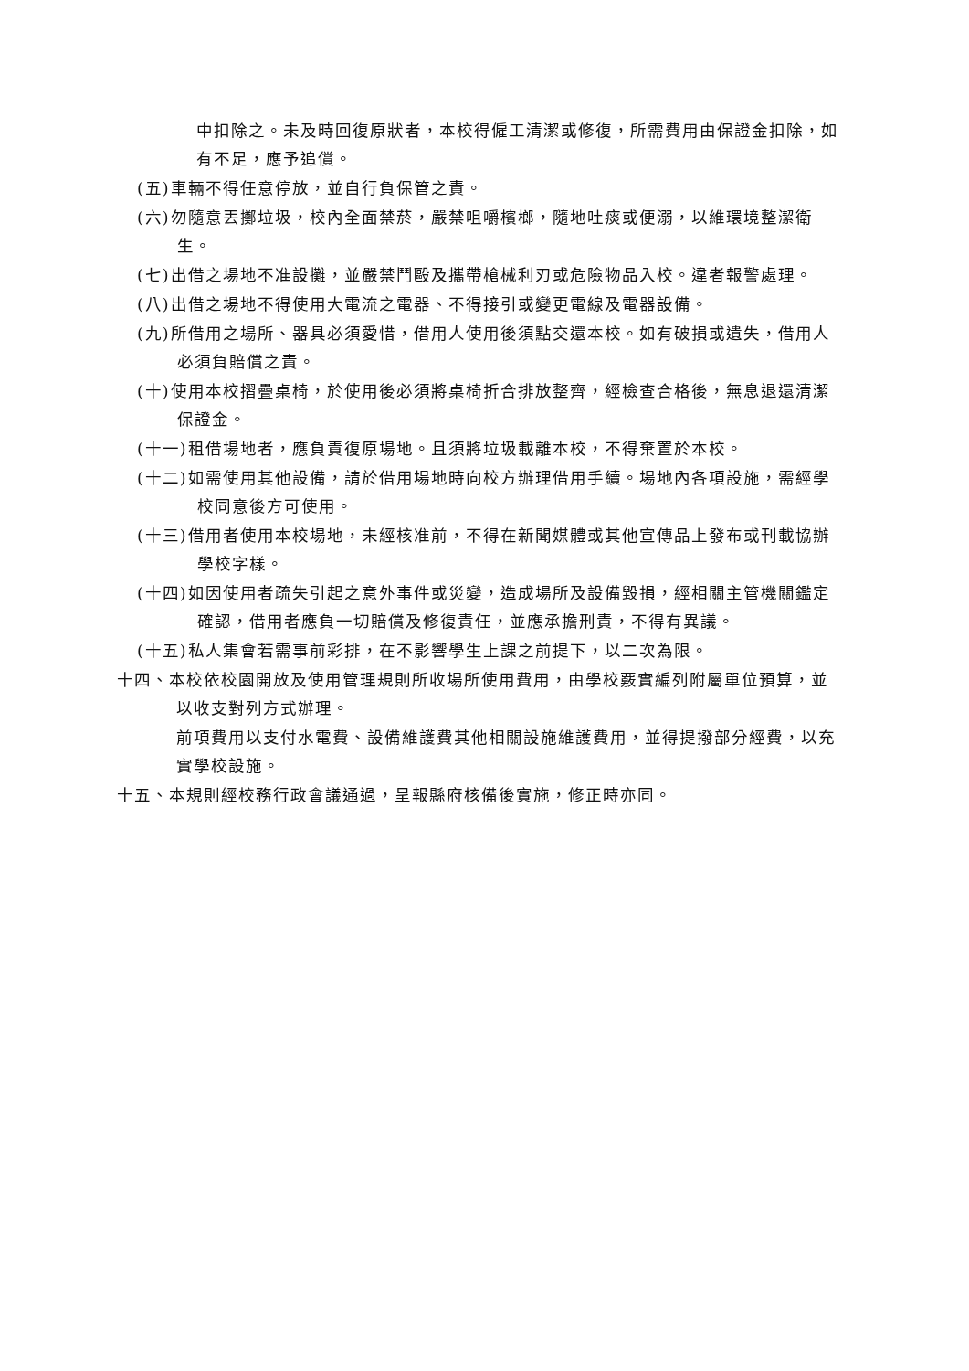中扣除之。未及時回復原狀者，本校得僱工清潔或修復，所需費用由保證金扣除，如有不足，應予追償。
(五)車輛不得任意停放，並自行負保管之責。
(六)勿隨意丟擲垃圾，校內全面禁菸，嚴禁咀嚼檳榔，隨地吐痰或便溺，以維環境整潔衛生。
(七)出借之場地不准設攤，並嚴禁鬥毆及攜帶槍械利刃或危險物品入校。違者報警處理。
(八)出借之場地不得使用大電流之電器、不得接引或變更電線及電器設備。
(九)所借用之場所、器具必須愛惜，借用人使用後須點交還本校。如有破損或遺失，借用人必須負賠償之責。
(十)使用本校摺疊桌椅，於使用後必須將桌椅折合排放整齊，經檢查合格後，無息退還清潔保證金。
(十一)租借場地者，應負責復原場地。且須將垃圾載離本校，不得棄置於本校。
(十二)如需使用其他設備，請於借用場地時向校方辦理借用手續。場地內各項設施，需經學校同意後方可使用。
(十三)借用者使用本校場地，未經核准前，不得在新聞媒體或其他宣傳品上發布或刊載協辦學校字樣。
(十四)如因使用者疏失引起之意外事件或災變，造成場所及設備毀損，經相關主管機關鑑定確認，借用者應負一切賠償及修復責任，並應承擔刑責，不得有異議。
(十五)私人集會若需事前彩排，在不影響學生上課之前提下，以二次為限。
十四、本校依校園開放及使用管理規則所收場所使用費用，由學校覈實編列附屬單位預算，並以收支對列方式辦理。
前項費用以支付水電費、設備維護費其他相關設施維護費用，並得提撥部分經費，以充實學校設施。
十五、本規則經校務行政會議通過，呈報縣府核備後實施，修正時亦同。